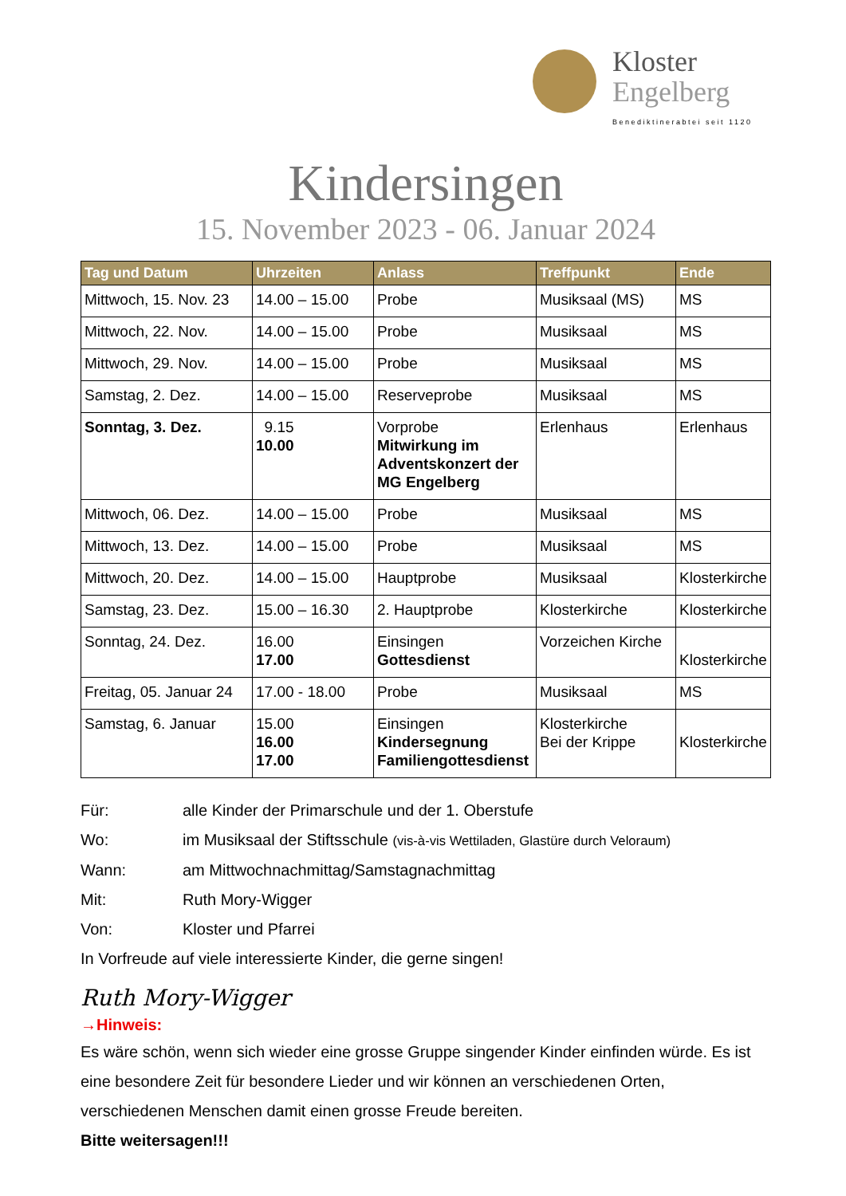Kloster
Engelberg
Benediktinerabtei seit 1120
Kindersingen
15. November 2023 - 06. Januar 2024
| Tag und Datum | Uhrzeiten | Anlass | Treffpunkt | Ende |
| --- | --- | --- | --- | --- |
| Mittwoch, 15. Nov. 23 | 14.00 – 15.00 | Probe | Musiksaal (MS) | MS |
| Mittwoch, 22. Nov. | 14.00 – 15.00 | Probe | Musiksaal | MS |
| Mittwoch, 29. Nov. | 14.00 – 15.00 | Probe | Musiksaal | MS |
| Samstag, 2. Dez. | 14.00 – 15.00 | Reserveprobe | Musiksaal | MS |
| Sonntag, 3. Dez. | 9.15 10.00 | Vorprobe Mitwirkung im Adventskonzert der MG Engelberg | Erlenhaus | Erlenhaus |
| Mittwoch, 06. Dez. | 14.00 – 15.00 | Probe | Musiksaal | MS |
| Mittwoch, 13. Dez. | 14.00 – 15.00 | Probe | Musiksaal | MS |
| Mittwoch, 20. Dez. | 14.00 – 15.00 | Hauptprobe | Musiksaal | Klosterkirche |
| Samstag, 23. Dez. | 15.00 – 16.30 | 2. Hauptprobe | Klosterkirche | Klosterkirche |
| Sonntag, 24. Dez. | 16.00 17.00 | Einsingen Gottesdienst | Vorzeichen Kirche | Klosterkirche |
| Freitag, 05. Januar 24 | 17.00 - 18.00 | Probe | Musiksaal | MS |
| Samstag, 6. Januar | 15.00 16.00 17.00 | Einsingen Kindersegnung Familiengottesdienst | Klosterkirche Bei der Krippe | Klosterkirche |
Für: alle Kinder der Primarschule und der 1. Oberstufe
Wo: im Musiksaal der Stiftsschule (vis-à-vis Wettiladen, Glastüre durch Veloraum)
Wann: am Mittwochnachmittag/Samstagnachmittag
Mit: Ruth Mory-Wigger
Von: Kloster und Pfarrei
In Vorfreude auf viele interessierte Kinder, die gerne singen!
Ruth Mory-Wigger
→Hinweis:
Es wäre schön, wenn sich wieder eine grosse Gruppe singender Kinder einfinden würde. Es ist eine besondere Zeit für besondere Lieder und wir können an verschiedenen Orten, verschiedenen Menschen damit einen grosse Freude bereiten.
Bitte weitersagen!!!